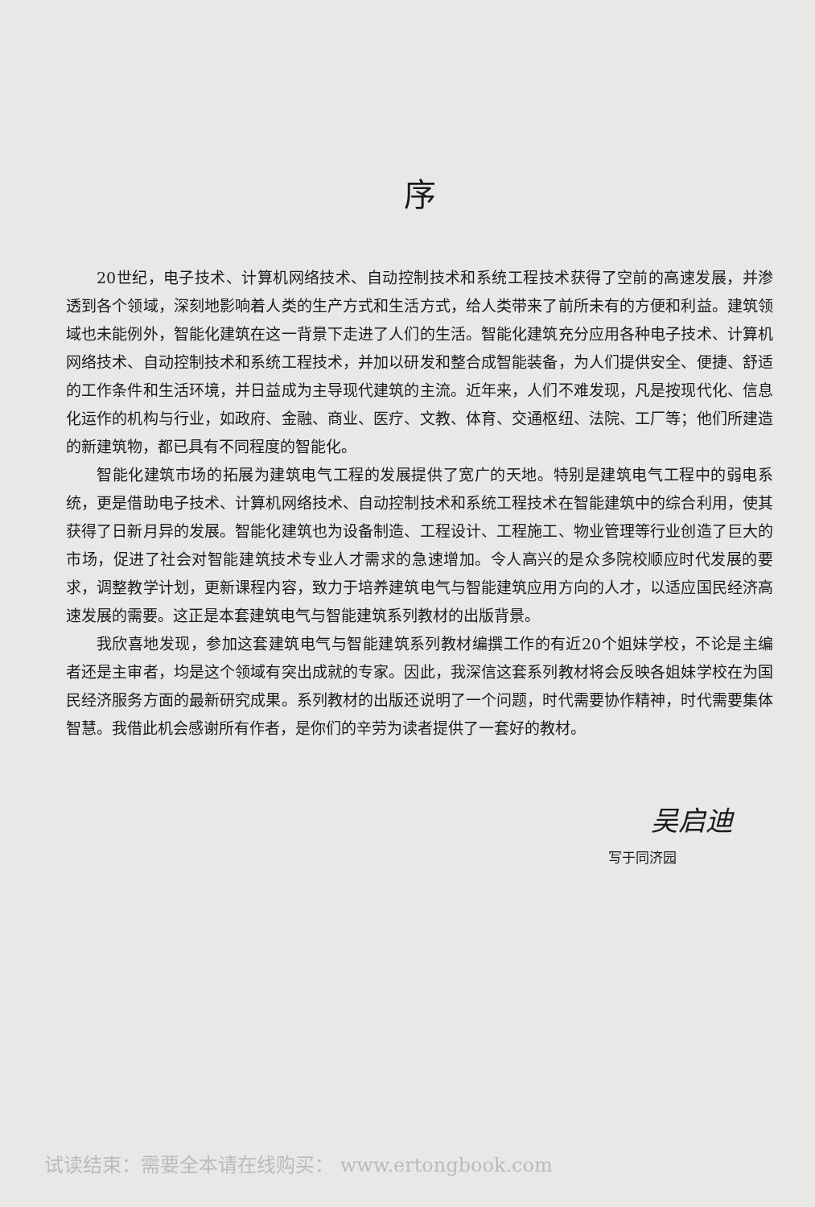序
20世纪，电子技术、计算机网络技术、自动控制技术和系统工程技术获得了空前的高速发展，并渗透到各个领域，深刻地影响着人类的生产方式和生活方式，给人类带来了前所未有的方便和利益。建筑领域也未能例外，智能化建筑在这一背景下走进了人们的生活。智能化建筑充分应用各种电子技术、计算机网络技术、自动控制技术和系统工程技术，并加以研发和整合成智能装备，为人们提供安全、便捷、舒适的工作条件和生活环境，并日益成为主导现代建筑的主流。近年来，人们不难发现，凡是按现代化、信息化运作的机构与行业，如政府、金融、商业、医疗、文教、体育、交通枢纽、法院、工厂等；他们所建造的新建筑物，都已具有不同程度的智能化。
智能化建筑市场的拓展为建筑电气工程的发展提供了宽广的天地。特别是建筑电气工程中的弱电系统，更是借助电子技术、计算机网络技术、自动控制技术和系统工程技术在智能建筑中的综合利用，使其获得了日新月异的发展。智能化建筑也为设备制造、工程设计、工程施工、物业管理等行业创造了巨大的市场，促进了社会对智能建筑技术专业人才需求的急速增加。令人高兴的是众多院校顺应时代发展的要求，调整教学计划，更新课程内容，致力于培养建筑电气与智能建筑应用方向的人才，以适应国民经济高速发展的需要。这正是本套建筑电气与智能建筑系列教材的出版背景。
我欣喜地发现，参加这套建筑电气与智能建筑系列教材编撰工作的有近20个姐妹学校，不论是主编者还是主审者，均是这个领域有突出成就的专家。因此，我深信这套系列教材将会反映各姐妹学校在为国民经济服务方面的最新研究成果。系列教材的出版还说明了一个问题，时代需要协作精神，时代需要集体智慧。我借此机会感谢所有作者，是你们的辛劳为读者提供了一套好的教材。
吴启迪
写于同济园
试读结束：需要全本请在线购买： www.ertongbook.com